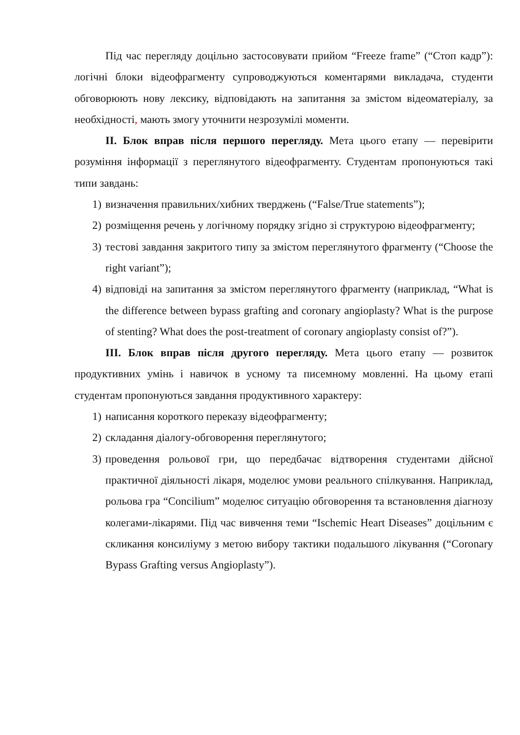Під час перегляду доцільно застосовувати прийом “Freeze frame” (“Стоп кадр”): логічні блоки відеофрагменту супроводжуються коментарями викладача, студенти обговорюють нову лексику, відповідають на запитання за змістом відеоматеріалу, за необхідності, мають змогу уточнити незрозумілі моменти.
ІІ. Блок вправ після першого перегляду. Мета цього етапу — перевірити розуміння інформації з переглянутого відеофрагменту. Студентам пропонуються такі типи завдань:
1) визначення правильних/хибних тверджень (“False/True statements”);
2) розміщення речень у логічному порядку згідно зі структурою відеофрагменту;
3) тестові завдання закритого типу за змістом переглянутого фрагменту (“Choose the right variant”);
4) відповіді на запитання за змістом переглянутого фрагменту (наприклад, “What is the difference between bypass grafting and coronary angioplasty? What is the purpose of stenting? What does the post-treatment of coronary angioplasty consist of?”).
ІІІ. Блок вправ після другого перегляду. Мета цього етапу — розвиток продуктивних умінь і навичок в усному та писемному мовленні. На цьому етапі студентам пропонуються завдання продуктивного характеру:
1) написання короткого переказу відеофрагменту;
2) складання діалогу-обговорення переглянутого;
3) проведення рольової гри, що передбачає відтворення студентами дійсної практичної діяльності лікаря, моделює умови реального спілкування. Наприклад, рольова гра “Concilium” моделює ситуацію обговорення та встановлення діагнозу колегами-лікарями. Під час вивчення теми “Ischemic Heart Diseases” доцільним є скликання консиліуму з метою вибору тактики подальшого лікування (“Coronary Bypass Grafting versus Angioplasty”).